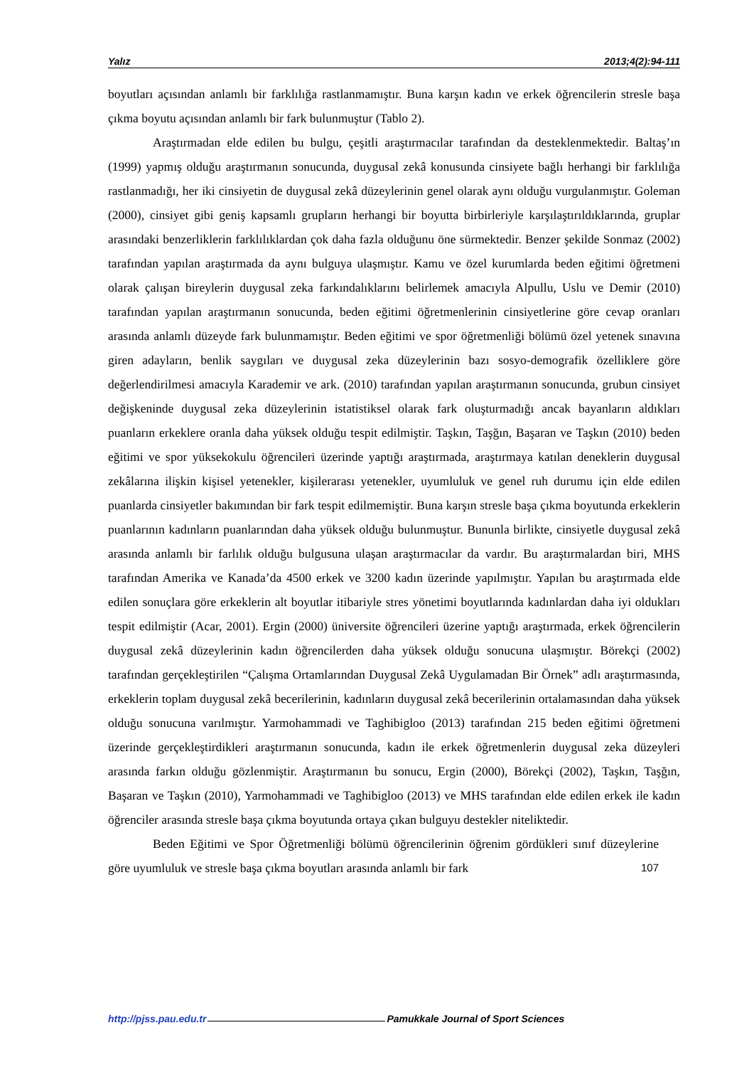Yalız 2013;4(2):94-111
boyutları açısından anlamlı bir farklılığa rastlanmamıştır. Buna karşın kadın ve erkek öğrencilerin stresle başa çıkma boyutu açısından anlamlı bir fark bulunmuştur (Tablo 2).
Araştırmadan elde edilen bu bulgu, çeşitli araştırmacılar tarafından da desteklenmektedir. Baltaş’ın (1999) yapmış olduğu araştırmanın sonucunda, duygusal zekâ konusunda cinsiyete bağlı herhangi bir farklılığa rastlanmadığı, her iki cinsiyetin de duygusal zekâ düzeylerinin genel olarak aynı olduğu vurgulanmıştır. Goleman (2000), cinsiyet gibi geniş kapsamlı grupların herhangi bir boyutta birbirleriyle karşılaştırıldıklarında, gruplar arasındaki benzerliklerin farklılıklardan çok daha fazla olduğunu öne sürmektedir. Benzer şekilde Sonmaz (2002) tarafından yapılan araştırmada da aynı bulguya ulaşmıştır. Kamu ve özel kurumlarda beden eğitimi öğretmeni olarak çalışan bireylerin duygusal zeka farkındalıklarını belirlemek amacıyla Alpullu, Uslu ve Demir (2010) tarafından yapılan araştırmanın sonucunda, beden eğitimi öğretmenlerinin cinsiyetlerine göre cevap oranları arasında anlamlı düzeyde fark bulunmamıştır. Beden eğitimi ve spor öğretmenliği bölümü özel yetenek sınavına giren adayların, benlik saygıları ve duygusal zeka düzeylerinin bazı sosyo-demografik özelliklere göre değerlendirilmesi amacıyla Karademir ve ark. (2010) tarafından yapılan araştırmanın sonucunda, grubun cinsiyet değişkeninde duygusal zeka düzeylerinin istatistiksel olarak fark oluşturmadığı ancak bayanların aldıkları puanların erkeklere oranla daha yüksek olduğu tespit edilmiştir. Taşkın, Taşğın, Başaran ve Taşkın (2010) beden eğitimi ve spor yüksekokulu öğrencileri üzerinde yaptığı araştırmada, araştırmaya katılan deneklerin duygusal zekâlarına ilişkin kişisel yetenekler, kişilerarası yetenekler, uyumluluk ve genel ruh durumu için elde edilen puanlarda cinsiyetler bakımından bir fark tespit edilmemiştir. Buna karşın stresle başa çıkma boyutunda erkeklerin puanlarının kadınların puanlarından daha yüksek olduğu bulunmuştur. Bununla birlikte, cinsiyetle duygusal zekâ arasında anlamlı bir farlılık olduğu bulgusuna ulaşan araştırmacılar da vardır. Bu araştırmalardan biri, MHS tarafından Amerika ve Kanada’da 4500 erkek ve 3200 kadın üzerinde yapılmıştır. Yapılan bu araştırmada elde edilen sonuçlara göre erkeklerin alt boyutlar itibariyle stres yönetimi boyutlarında kadınlardan daha iyi oldukları tespit edilmiştir (Acar, 2001). Ergin (2000) üniversite öğrencileri üzerine yaptığı araştırmada, erkek öğrencilerin duygusal zekâ düzeylerinin kadın öğrencilerden daha yüksek olduğu sonucuna ulaşmıştır. Börekçi (2002) tarafından gerçekleştirilen “Çalışma Ortamlarından Duygusal Zekâ Uygulamadan Bir Örnek” adlı araştırmasında, erkeklerin toplam duygusal zekâ becerilerinin, kadınların duygusal zekâ becerilerinin ortalamasından daha yüksek olduğu sonucuna varılmıştır. Yarmohammadi ve Taghibigloo (2013) tarafından 215 beden eğitimi öğretmeni üzerinde gerçekleştirdikleri araştırmanın sonucunda, kadın ile erkek öğretmenlerin duygusal zeka düzeyleri arasında farkın olduğu gözlenmiştir. Araştırmanın bu sonucu, Ergin (2000), Börekçi (2002), Taşkın, Taşğın, Başaran ve Taşkın (2010), Yarmohammadi ve Taghibigloo (2013) ve MHS tarafından elde edilen erkek ile kadın öğrenciler arasında stresle başa çıkma boyutunda ortaya çıkan bulguyu destekler niteliktedir.
Beden Eğitimi ve Spor Öğretmenliği bölümü öğrencilerinin öğrenim gördükleri sınıf düzeylerine göre uyumluluk ve stresle başa çıkma boyutları arasında anlamlı bir fark 107
http://pjss.pau.edu.tr Pamukkale Journal of Sport Sciences